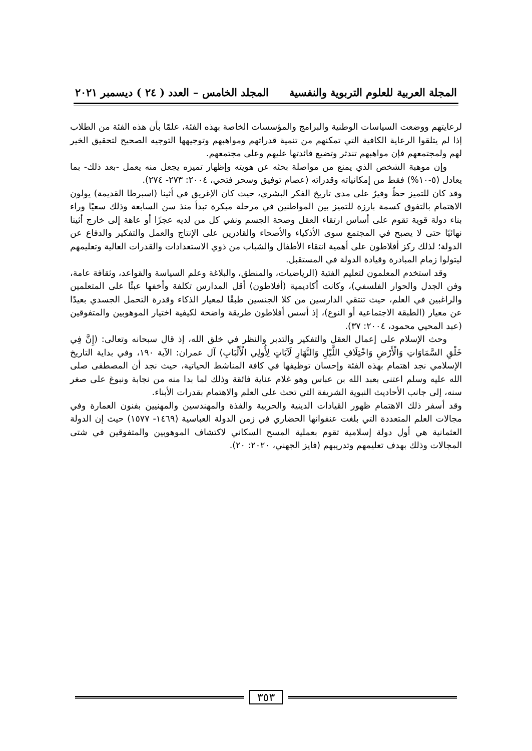المجلة العربية للعلوم التربوية والنفسية المجلد الخامس – العدد ( ٢٤ ) ديسمبر ٢٠٢١
لرعايتهم ووضعت السياسات الوطنية والبرامج والمؤسسات الخاصة بهذه الفئة، علمًا بأن هذه الفئة من الطلاب إذا لم يتلقوا الرعاية الكافية التي تمكنهم من تنمية قدراتهم ومواهبهم وتوجيهها التوجيه الصحيح لتحقيق الخير لهم ولمجتمعهم فإن مواهبهم تندثر وتضيع فائدتها عليهم وعلى مجتمعهم.
وإن موهبة الشخص الذي يمنع من مواصلة بحثه عن هويته وإظهار تميزه يجعل منه يعمل -بعد ذلك- بما يعادل (٥-١٠%) فقط من إمكانياته وقدراته (عصام توفيق وسحر فتحي، ٢٠٠٤: ٢٧٣- ٢٧٤).
وقد كان للتميز حظٌ وفيرٌ على مدى تاريخ الفكر البشري، حيث كان الإغريق في أثينا (اسبرطا القديمة) يولون الاهتمام بالتفوق كسمة بارزة للتميز بين المواطنين في مرحلة مبكرة تبدأ منذ سن السابعة وذلك سعيًا وراء بناء دولة قوية تقوم على أساس ارتقاء العقل وصحة الجسم ونفي كل من لديه عجزًا أو عاهة إلى خارج أثينا نهائيًا حتى لا يصبح في المجتمع سوى الأذكياء والأصحاء والقادرين على الإنتاج والعمل والتفكير والدفاع عن الدولة؛ لذلك ركز أفلاطون على أهمية انتقاء الأطفال والشباب من ذوي الاستعدادات والقدرات العالية وتعليمهم ليتولوا زمام المبادرة وقيادة الدولة في المستقبل.
وقد استخدم المعلمون لتعليم الفتية (الرياضيات، والمنطق، والبلاغة وعلم السياسة والقواعد، وثقافة عامة، وفن الجدل والحوار الفلسفي)، وكانت أكاديمية (أفلاطون) أقل المدارس تكلفة وأخفها عبئًا على المتعلمين والراغبين في العلم، حيث تنتقي الدارسين من كلا الجنسين طبقًا لمعيار الذكاء وقدرة التحمل الجسدي بعيدًا عن معيار (الطبقة الاجتماعية أو النوع)، إذ أسس أفلاطون طريقة واضحة لكيفية اختيار الموهوبين والمتفوقين (عبد المحيي محمود، ٢٠٠٤: ٣٧).
وحث الإسلام على إعمال العقل والتفكير والتدبر والنظر في خلق الله، إذ قال سبحانه وتعالى: (إِنَّ فِي خَلْقِ السَّمَاوَاتِ وَالْأَرْضِ وَاخْتِلَافِ اللَّيْلِ وَالنَّهَارِ لَآيَاتٍ لِأُولِي الْأَلْبَابِ) آل عمران: الآية ١٩٠، وفي بداية التاريخ الإسلامي نجد اهتمام بهذه الفئة وإحسان توظيفها في كافة المناشط الحياتية، حيث نجد أن المصطفى صلى الله عليه وسلم اعتنى بعبد الله بن عباس وهو غلام عناية فائقة وذلك لما بدا منه من نجابة ونبوغ على صغر سنه، إلى جانب الأحاديث النبوية الشريفة التي تحث على العلم والاهتمام بقدرات الأبناء.
وقد أسفر ذلك الاهتمام ظهور القيادات الدينية والحربية والفذة والمهندسين والمهنيين بفنون العمارة وفي مجالات العلم المتعددة التي بلغت عنفوانها الحضاري في زمن الدولة العباسية (١٤٦٩- ١٥٧٧) حيث إن الدولة العثمانية هي أول دولة إسلامية تقوم بعملية المسح السكاني لاكتشاف الموهوبين والمتفوقين في شتى المجالات وذلك بهدف تعليمهم وتدريبهم (فايز الجهني، ٢٠٢٠: ٢٠).
٣٥٣